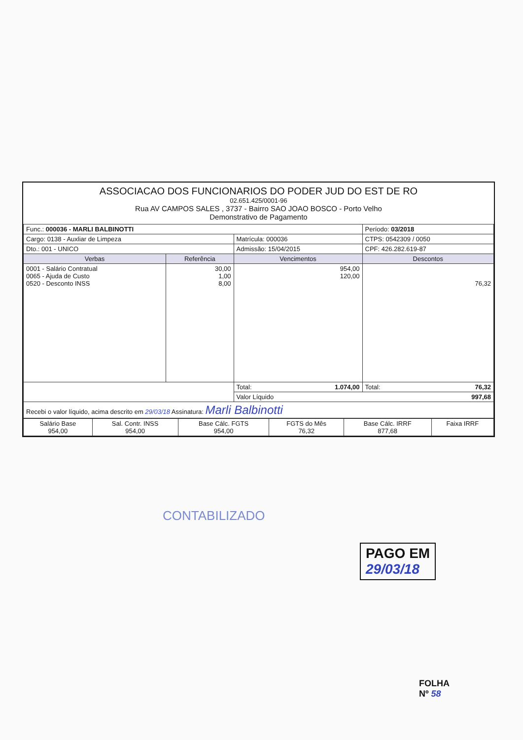ASSOCIACAO DOS FUNCIONARIOS DO PODER JUD DO EST DE RO
02.651.425/0001-96
Rua AV CAMPOS SALES , 3737 - Bairro SAO JOAO BOSCO - Porto Velho
Demonstrativo de Pagamento
| Func.: 000036 - MARLI BALBINOTTI | | | Período: 03/2018 |
| Cargo: 0138 - Auxliar de Limpeza | | Matrícula: 000036 | CTPS: 0542309 / 0050 |
| Dto.: 001 - UNICO | | Admissão: 15/04/2015 | CPF: 426.282.619-87 |
| Verbas | Referência | Vencimentos | Descontos |
| 0001 - Salário Contratual 0065 - Ajuda de Custo 0520 - Desconto INSS | 30,00 1,00 8,00 | 954,00 120,00 | 76,32 |
| | | Total: 1.074,00 | Total: 76,32 |
| | | Valor Líquido 997,68 | |
| Recebi o valor líquido, acima descrito em 29/03/18 Assinatura: Marli Balbinotti | | | |
| Salário Base 954,00 | Sal. Contr. INSS 954,00 | Base Cálc. FGTS 954,00 | FGTS do Mês 76,32 | Base Cálc. IRRF 877,68 | Faixa IRRF |
CONTABILIZADO
PAGO EM
29/03/18
FOLHA
Nº 58